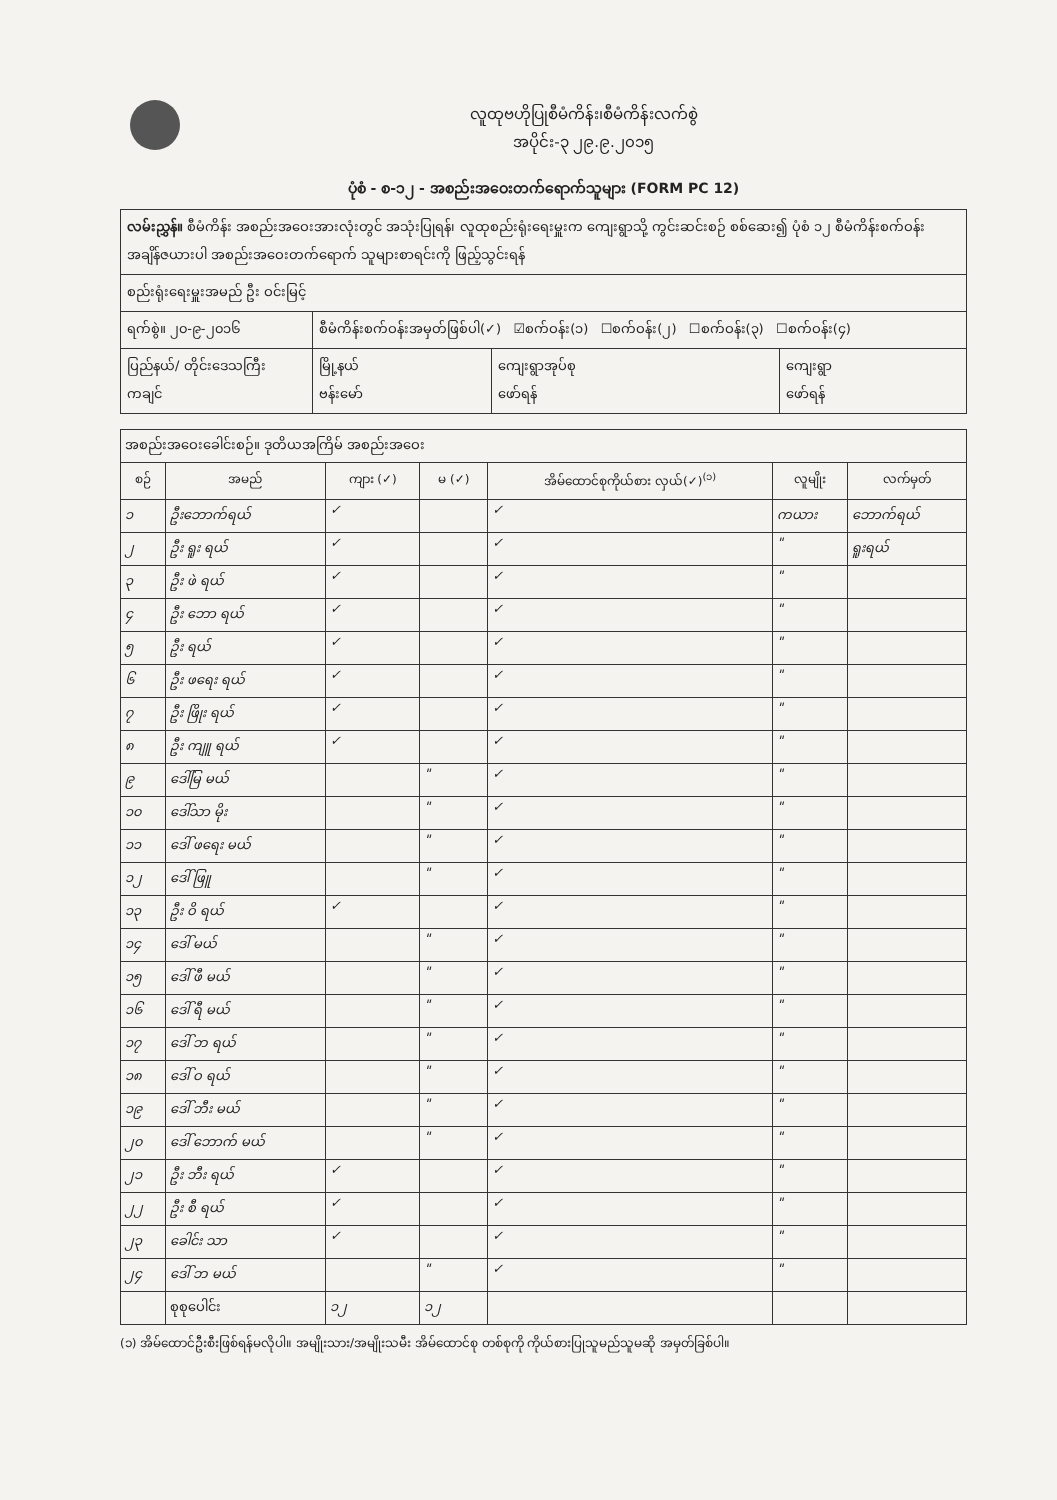လူထုဗဟိုပြုစီမံကိန်း၊စီမံကိန်းလက်စွဲ
အပိုင်း-၃ ၂၉.၉.၂၀၁၅
ပုံစံ - စ-၁၂ - အစည်းအဝေးတက်ရောက်သူများ (FORM PC 12)
| လမ်းညွှန်။ စီမံကိန်း အစည်းအဝေးအားလုံးတွင် အသုံးပြုရန်၊ လူထုစည်းရုံးရေးမှူးက ကျေးရွာသို့ ကွင်းဆင်းစဉ် စစ်ဆေး၍ ပုံစံ ၁၂ စီမံကိန်းစက်ဝန်းအချိန်ဇယားပါ အစည်းအဝေးတက်ရောက် သူများစာရင်းကို ဖြည့်သွင်းရန် | | | |
| စည်းရုံးရေးမှူးအမည် ဦး ဝင်းမြင့် | | | |
| ရက်စွဲ။ ၂၀-၉-၂၀၁၆ | စီမံကိန်းစက်ဝန်းအမှတ်ဖြစ်ပါ(✓) ☑စက်ဝန်း(၁) ☐စက်ဝန်း(၂) ☐စက်ဝန်း(၃) ☐စက်ဝန်း(၄) | | |
| ပြည်နယ်/ တိုင်းဒေသကြီး ကချင် | မြို့နယ် ဗန်းမော် | ကျေးရွာအုပ်စု ဖော်ရန် | ကျေးရွာ ဖော်ရန် |
| အစည်းအဝေးခေါင်းစဉ်။ ဒုတိယအကြိမ် အစည်းအဝေး | | | | | | |
| စဉ် | အမည် | ကျား (✓) | မ (✓) | အိမ်ထောင်စုကိုယ်စား လှယ်(✓)<sup>(၁)</sup> | လူမျိုး | လက်မှတ် |
| ၁ | ဦးဘောက်ရယ် | ✓ | | ✓ | ကယား | ဘောက်ရယ် |
| ၂ | ဦး ရူး ရယ် | ✓ | | ✓ | " | ရူးရယ် |
| ၃ | ဦး ဖဲ ရယ် | ✓ | | ✓ | " | |
| ၄ | ဦး ဘော ရယ် | ✓ | | ✓ | " | |
| ၅ | ဦး ရယ် | ✓ | | ✓ | " | |
| ၆ | ဦး ဖရေး ရယ် | ✓ | | ✓ | " | |
| ၇ | ဦး ဖြိုး ရယ် | ✓ | | ✓ | " | |
| ၈ | ဦး ကျူ ရယ် | ✓ | | ✓ | " | |
| ၉ | ဒေါ်မြ မယ် | | " | ✓ | " | |
| ၁၀ | ဒေါ်သာ မိုး | | " | ✓ | " | |
| ၁၁ | ဒေါ် ဖရေး မယ် | | " | ✓ | " | |
| ၁၂ | ဒေါ် ဖြူ | | " | ✓ | " | |
| ၁၃ | ဦး ဝိ ရယ် | ✓ | | ✓ | " | |
| ၁၄ | ဒေါ် မယ် | | " | ✓ | " | |
| ၁၅ | ဒေါ် ဖီ မယ် | | " | ✓ | " | |
| ၁၆ | ဒေါ် ရီ မယ် | | " | ✓ | " | |
| ၁၇ | ဒေါ် ဘ ရယ် | | " | ✓ | " | |
| ၁၈ | ဒေါ် ဝ ရယ် | | " | ✓ | " | |
| ၁၉ | ဒေါ် ဘီး မယ် | | " | ✓ | " | |
| ၂၀ | ဒေါ် ဘောက် မယ် | | " | ✓ | " | |
| ၂၁ | ဦး ဘီး ရယ် | ✓ | | ✓ | " | |
| ၂၂ | ဦး စီ ရယ် | ✓ | | ✓ | " | |
| ၂၃ | ခေါင်း သာ | ✓ | | ✓ | " | |
| ၂၄ | ဒေါ် ဘ မယ် | | " | ✓ | " | |
| | စုစုပေါင်း | ၁၂ | ၁၂ | | | |
(၁) အိမ်ထောင်ဦးစီးဖြစ်ရန်မလိုပါ။ အမျိုးသား/အမျိုးသမီး အိမ်ထောင်စု တစ်စုကို ကိုယ်စားပြုသူမည်သူမဆို အမှတ်ခြစ်ပါ။